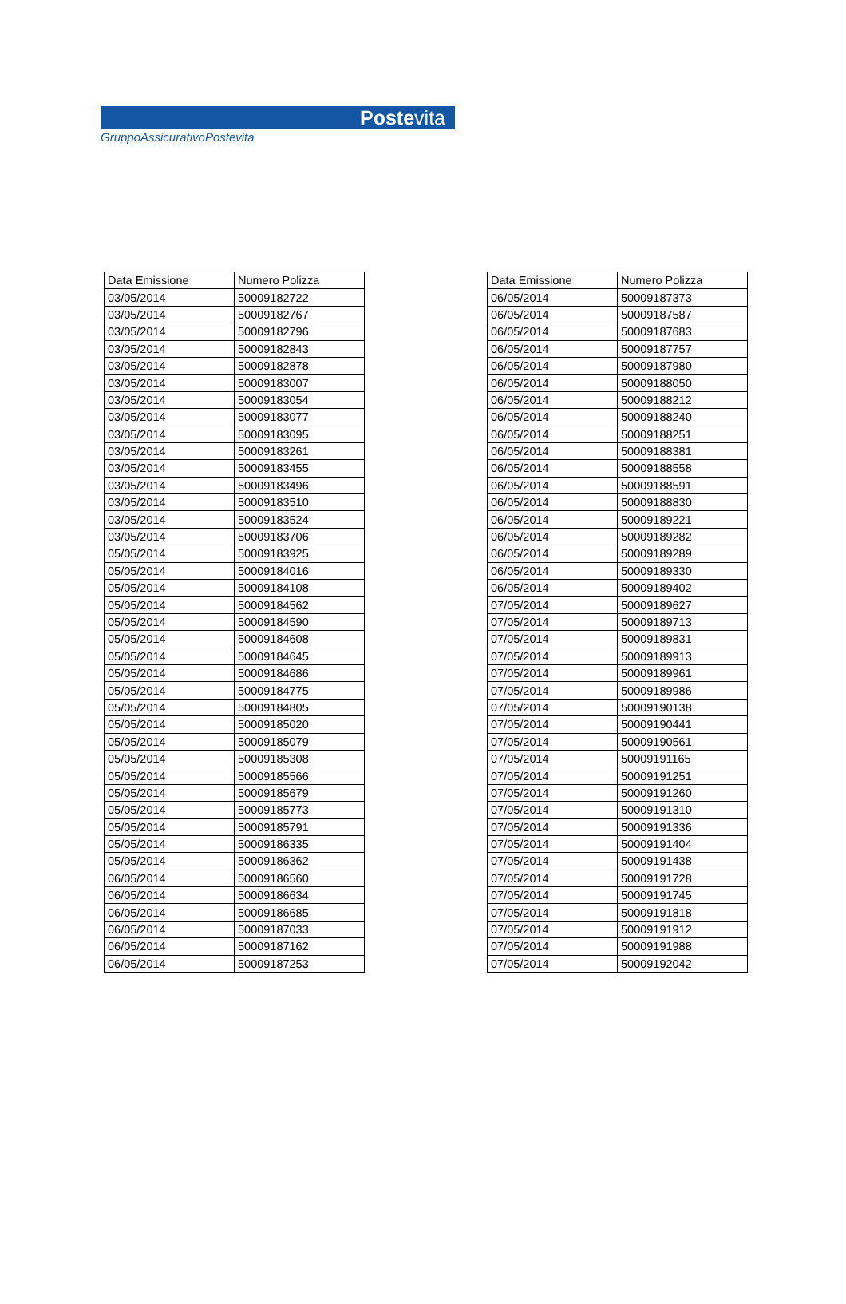Postevita
GruppoAssicurativoPostevita
| Data Emissione | Numero Polizza |
| --- | --- |
| 03/05/2014 | 50009182722 |
| 03/05/2014 | 50009182767 |
| 03/05/2014 | 50009182796 |
| 03/05/2014 | 50009182843 |
| 03/05/2014 | 50009182878 |
| 03/05/2014 | 50009183007 |
| 03/05/2014 | 50009183054 |
| 03/05/2014 | 50009183077 |
| 03/05/2014 | 50009183095 |
| 03/05/2014 | 50009183261 |
| 03/05/2014 | 50009183455 |
| 03/05/2014 | 50009183496 |
| 03/05/2014 | 50009183510 |
| 03/05/2014 | 50009183524 |
| 03/05/2014 | 50009183706 |
| 05/05/2014 | 50009183925 |
| 05/05/2014 | 50009184016 |
| 05/05/2014 | 50009184108 |
| 05/05/2014 | 50009184562 |
| 05/05/2014 | 50009184590 |
| 05/05/2014 | 50009184608 |
| 05/05/2014 | 50009184645 |
| 05/05/2014 | 50009184686 |
| 05/05/2014 | 50009184775 |
| 05/05/2014 | 50009184805 |
| 05/05/2014 | 50009185020 |
| 05/05/2014 | 50009185079 |
| 05/05/2014 | 50009185308 |
| 05/05/2014 | 50009185566 |
| 05/05/2014 | 50009185679 |
| 05/05/2014 | 50009185773 |
| 05/05/2014 | 50009185791 |
| 05/05/2014 | 50009186335 |
| 05/05/2014 | 50009186362 |
| 06/05/2014 | 50009186560 |
| 06/05/2014 | 50009186634 |
| 06/05/2014 | 50009186685 |
| 06/05/2014 | 50009187033 |
| 06/05/2014 | 50009187162 |
| 06/05/2014 | 50009187253 |
| Data Emissione | Numero Polizza |
| --- | --- |
| 06/05/2014 | 50009187373 |
| 06/05/2014 | 50009187587 |
| 06/05/2014 | 50009187683 |
| 06/05/2014 | 50009187757 |
| 06/05/2014 | 50009187980 |
| 06/05/2014 | 50009188050 |
| 06/05/2014 | 50009188212 |
| 06/05/2014 | 50009188240 |
| 06/05/2014 | 50009188251 |
| 06/05/2014 | 50009188381 |
| 06/05/2014 | 50009188558 |
| 06/05/2014 | 50009188591 |
| 06/05/2014 | 50009188830 |
| 06/05/2014 | 50009189221 |
| 06/05/2014 | 50009189282 |
| 06/05/2014 | 50009189289 |
| 06/05/2014 | 50009189330 |
| 06/05/2014 | 50009189402 |
| 07/05/2014 | 50009189627 |
| 07/05/2014 | 50009189713 |
| 07/05/2014 | 50009189831 |
| 07/05/2014 | 50009189913 |
| 07/05/2014 | 50009189961 |
| 07/05/2014 | 50009189986 |
| 07/05/2014 | 50009190138 |
| 07/05/2014 | 50009190441 |
| 07/05/2014 | 50009190561 |
| 07/05/2014 | 50009191165 |
| 07/05/2014 | 50009191251 |
| 07/05/2014 | 50009191260 |
| 07/05/2014 | 50009191310 |
| 07/05/2014 | 50009191336 |
| 07/05/2014 | 50009191404 |
| 07/05/2014 | 50009191438 |
| 07/05/2014 | 50009191728 |
| 07/05/2014 | 50009191745 |
| 07/05/2014 | 50009191818 |
| 07/05/2014 | 50009191912 |
| 07/05/2014 | 50009191988 |
| 07/05/2014 | 50009192042 |